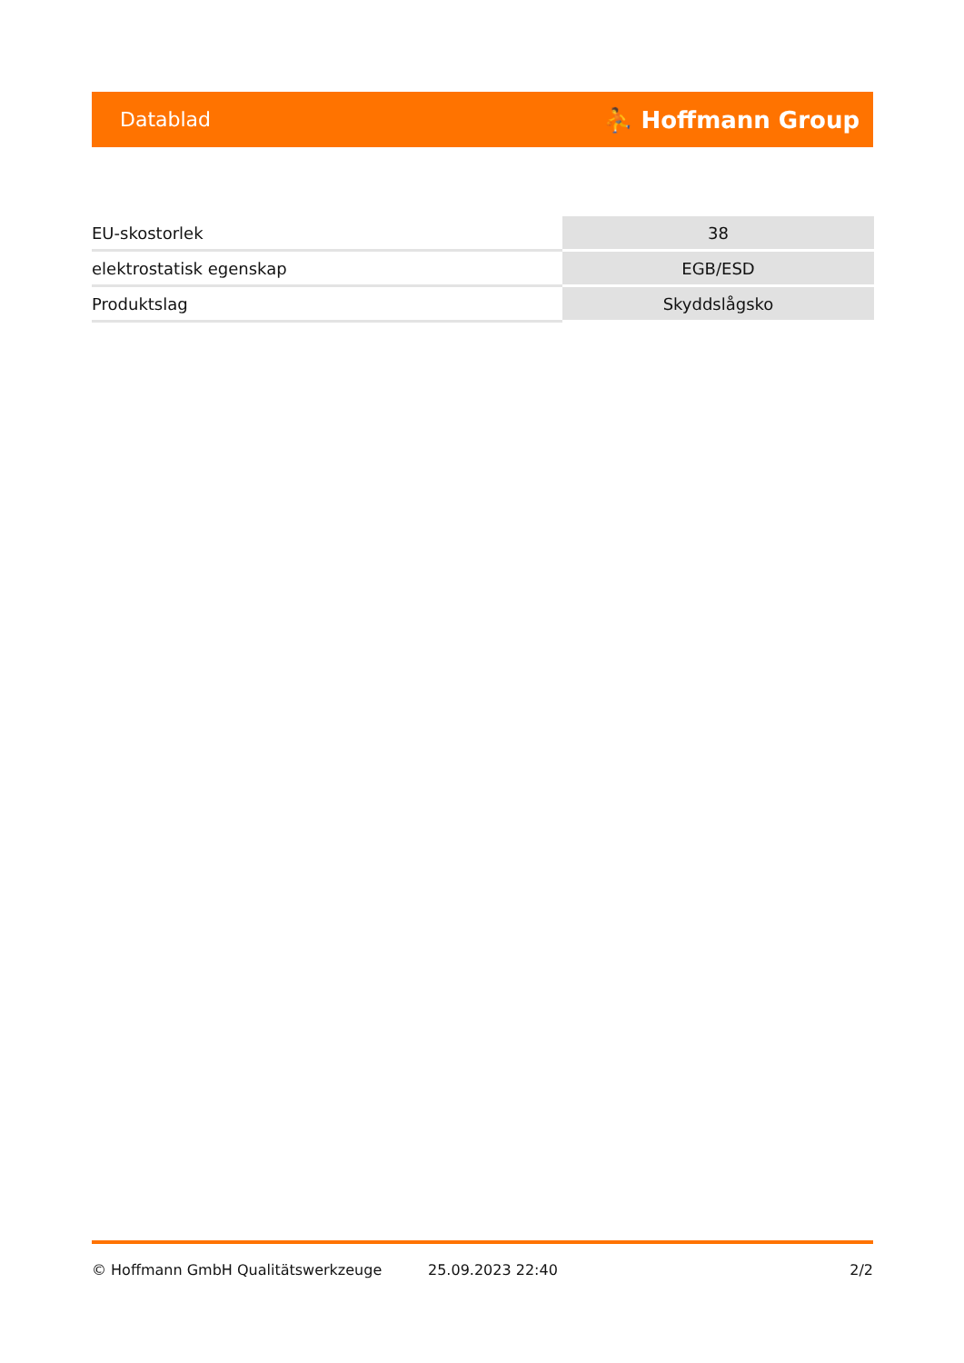Datablad ⛹ Hoffmann Group
| EU-skostorlek | 38 |
| elektrostatisk egenskap | EGB/ESD |
| Produktslag | Skyddslågsko |
© Hoffmann GmbH Qualitätswerkzeuge 25.09.2023 22:40 2/2